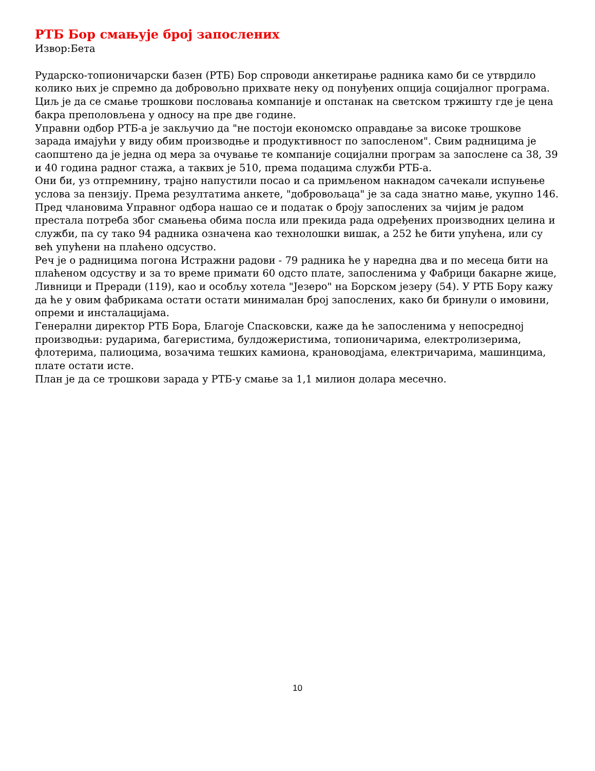РТБ Бор смањује број запослених
Извор:Бета
Рударско-топионичарски базен (РТБ) Бор спроводи анкетирање радника камо би се утврдило колико њих је спремно да добровољно прихвате неку од понуђених опција социјалног програма. Циљ је да се смање трошкови пословања компаније и опстанак на светском тржишту где је цена бакра преполовљена у односу на пре две године.
Управни одбор РТБ-а је закључио да "не постоји економско оправдање за високе трошкове зарада имајући у виду обим производње и продуктивност по запосленом". Свим радницима је саопштено да је једна од мера за очување те компаније социјални програм за запослене са 38, 39 и 40 година радног стажа, а таквих је 510, према подацима служби РТБ-а.
Они би, уз отпремнину, трајно напустили посао и са примљеном накнадом сачекали испуњење услова за пензију. Према резултатима анкете, "добровољаца" је за сада знатно мање, укупно 146.
Пред члановима Управног одбора нашао се и податак о броју запослених за чијим је радом престала потреба због смањења обима посла или прекида рада одређених производних целина и служби, па су тако 94 радника означена као технолошки вишак, а 252 ће бити упућена, или су већ упућени на плаћено одсуство.
Реч је о радницима погона Истражни радови - 79 радника ће у наредна два и по месеца бити на плаћеном одсуству и за то време примати 60 одсто плате, запосленима у Фабрици бакарне жице, Ливници и Преради (119), као и особљу хотела "Језеро" на Борском језеру (54). У РТБ Бору кажу да ће у овим фабрикама остати остати минималан број запослених, како би бринули о имовини, опреми и инсталацијама.
Генерални директор РТБ Бора, Благоје Спасковски, каже да ће запосленима у непосредној производњи: рударима, багеристима, булдожеристима, топионичарима, електролизерима, флотерима, палиоцима, возачима тешких камиона, крановодјама, електричарима, машинцима, плате остати исте.
План је да се трошкови зарада у РТБ-у смање за 1,1 милион долара месечно.
10